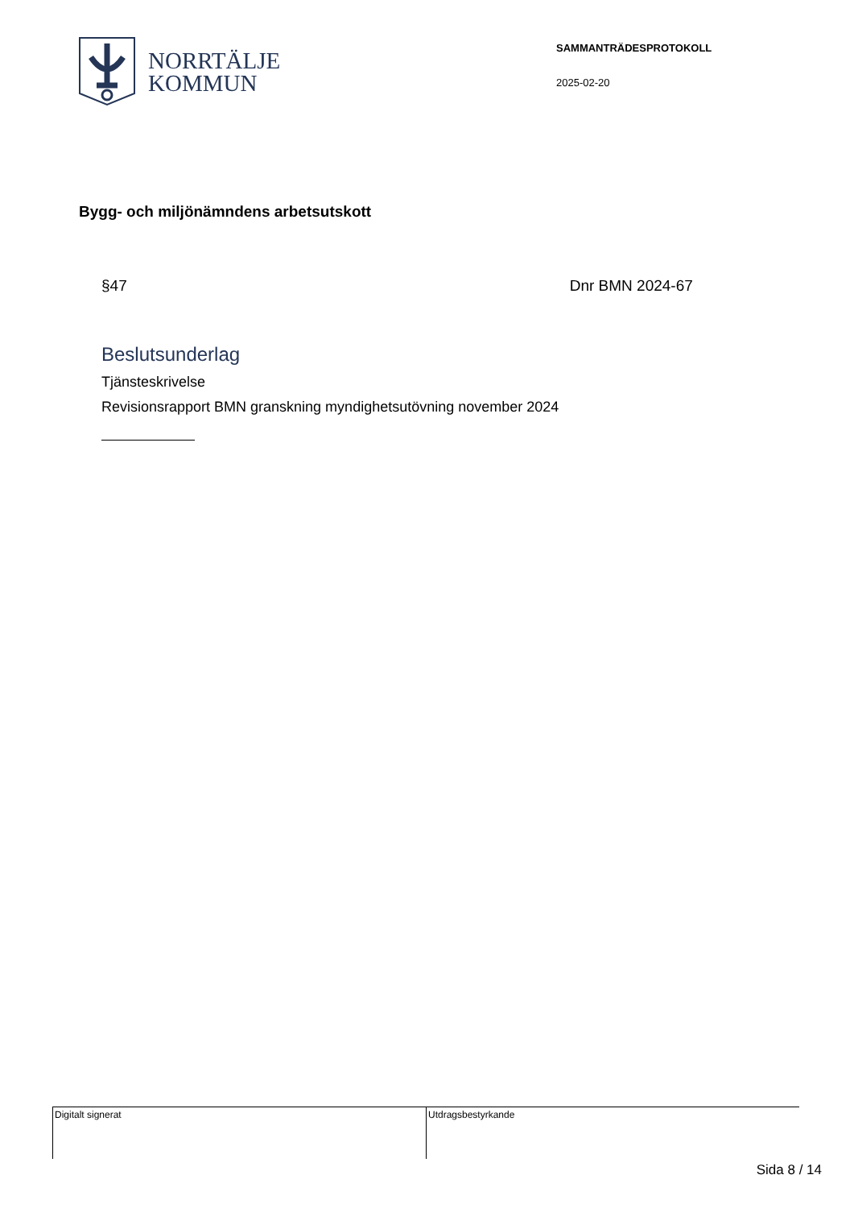NORRTÄLJE
KOMMUN
SAMMANTRÄDESPROTOKOLL
2025-02-20
Bygg- och miljönämndens arbetsutskott
§47 Dnr BMN 2024-67
Beslutsunderlag
Tjänsteskrivelse
Revisionsrapport BMN granskning myndighetsutövning november 2024
Digitalt signerat Utdragsbestyrkande
Sida 8 / 14